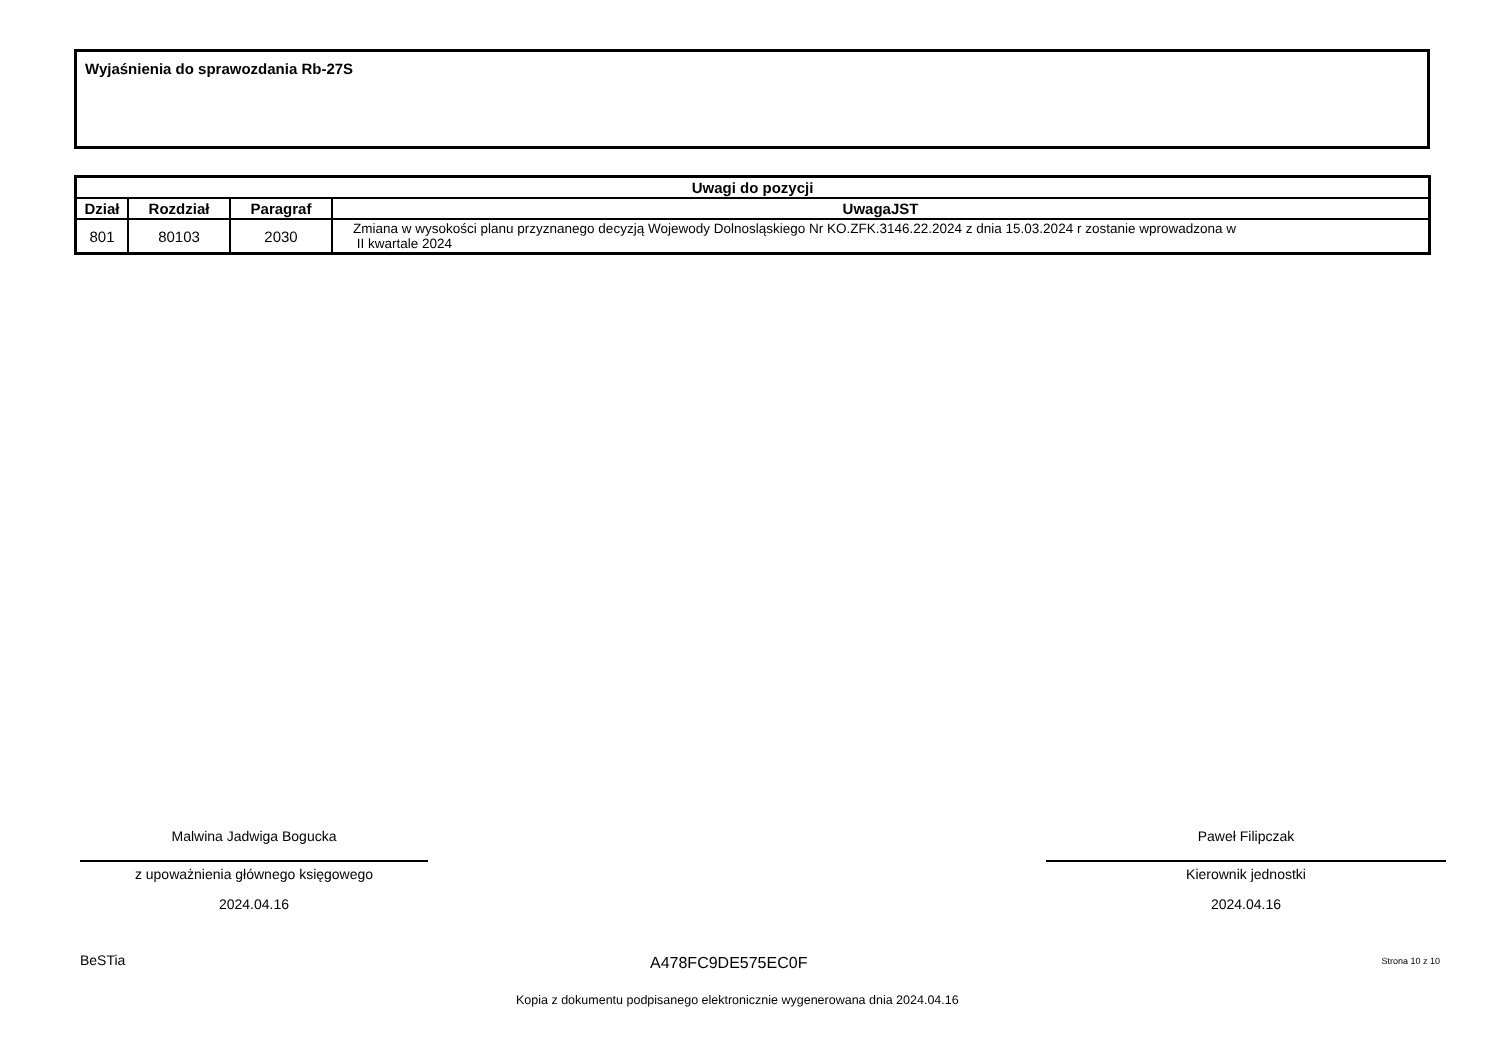Wyjaśnienia do sprawozdania Rb-27S
| Uwagi do pozycji | | | |
| --- | --- | --- | --- |
| Dział | Rozdział | Paragraf | UwagaJST |
| 801 | 80103 | 2030 | Zmiana w wysokości planu przyznanego decyzją Wojewody Dolnosląskiego Nr KO.ZFK.3146.22.2024 z dnia 15.03.2024 r zostanie wprowadzona w II kwartale 2024 |
Malwina Jadwiga Bogucka
z upoważnienia głównego księgowego
2024.04.16
Paweł Filipczak
Kierownik jednostki
2024.04.16
BeSTia A478FC9DE575EC0F Strona 10 z 10
Kopia z dokumentu podpisanego elektronicznie wygenerowana dnia 2024.04.16